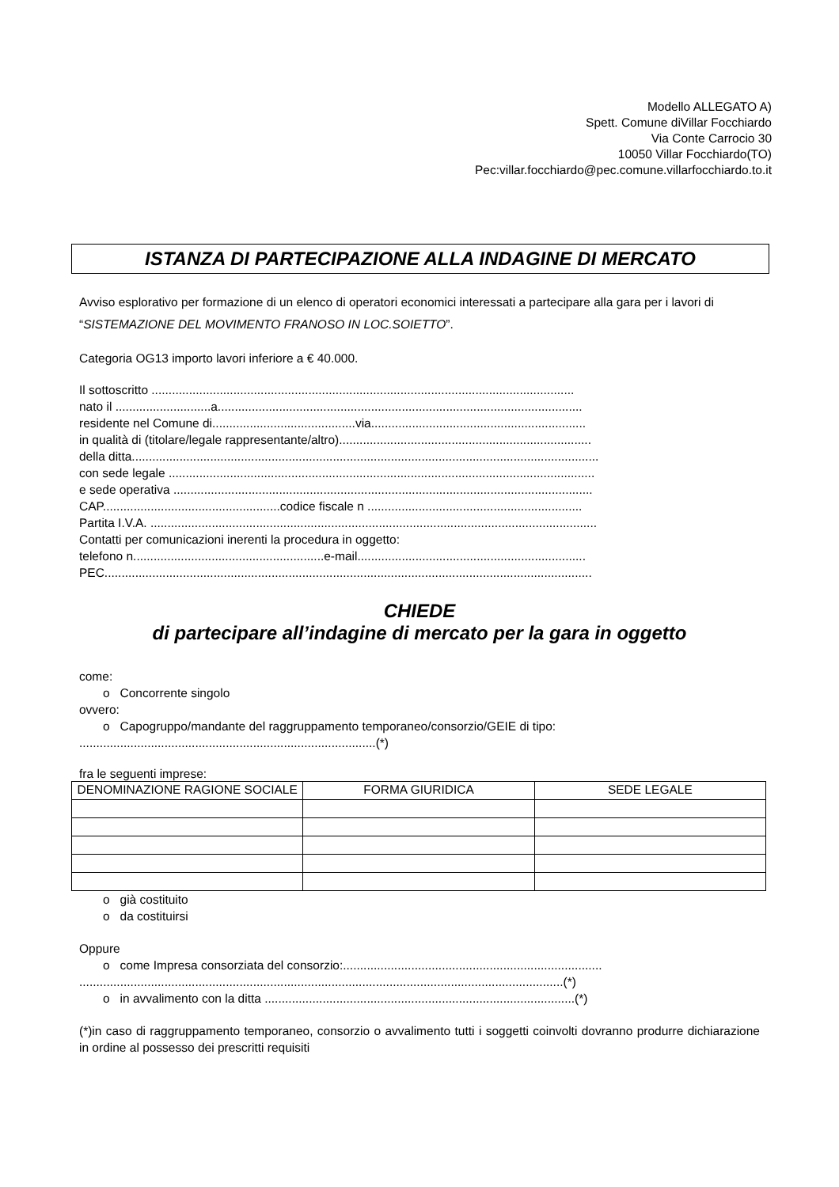Modello ALLEGATO A)
Spett. Comune diVillar Focchiardo
Via Conte Carrocio 30
10050 Villar Focchiardo(TO)
Pec:villar.focchiardo@pec.comune.villarfocchiardo.to.it
ISTANZA DI PARTECIPAZIONE ALLA INDAGINE DI MERCATO
Avviso esplorativo per formazione di un elenco di operatori economici interessati a partecipare alla gara per i lavori di “SISTEMAZIONE DEL MOVIMENTO FRANOSO IN LOC.SOIETTO”.
Categoria OG13 importo lavori inferiore a € 40.000.
Il sottoscritto ............................................................................................................................
nato il ............................a...........................................................................................................
residente nel Comune di..........................................via...............................................................
in qualità di (titolare/legale rappresentante/altro)..........................................................................
della ditta.........................................................................................................................................
con sede legale .............................................................................................................................
e sede operativa ...........................................................................................................................
CAP....................................................codice fiscale n ...............................................................
Partita I.V.A. ...................................................................................................................................
Contatti per comunicazioni inerenti la procedura in oggetto:
telefono n........................................................e-mail...................................................................
PEC...............................................................................................................................................
CHIEDE
di partecipare all’indagine di mercato per la gara in oggetto
come:
o Concorrente singolo
ovvero:
o Capogruppo/mandante del raggruppamento temporaneo/consorzio/GEIE di tipo:
.......................................................................................(*)
fra le seguenti imprese:
| DENOMINAZIONE RAGIONE SOCIALE | FORMA GIURIDICA | SEDE LEGALE |
| --- | --- | --- |
o già costituito
o da costituirsi
Oppure
o come Impresa consorziata del consorzio:............................................................................
..............................................................................................................................................(*)
o in avvalimento con la ditta ...........................................................................................(*)
(*)in caso di raggruppamento temporaneo, consorzio o avvalimento tutti i soggetti coinvolti dovranno produrre dichiarazione in ordine al possesso dei prescritti requisiti